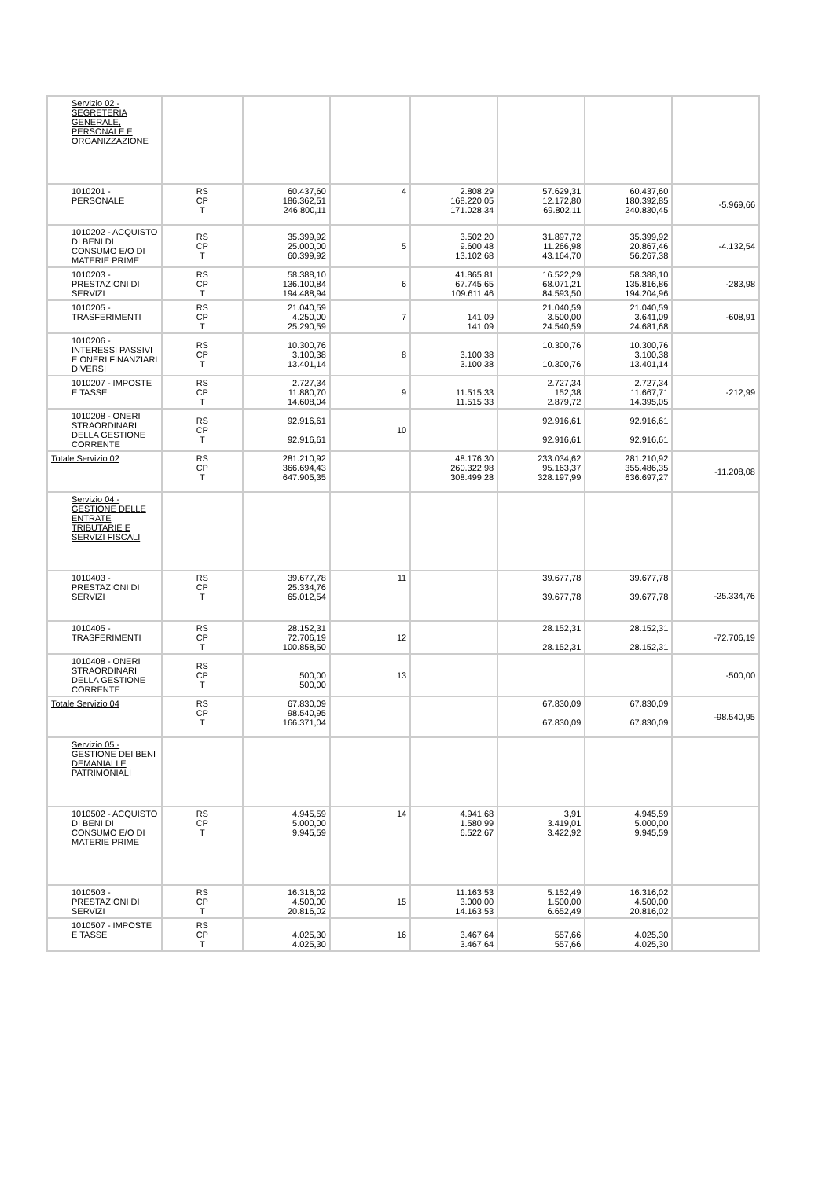| Servizio 02 - SEGRETERIA GENERALE, PERSONALE E ORGANIZZAZIONE | | | | | | | |
| 1010201 - PERSONALE | RS CP T | 60.437,60 186.362,51 246.800,11 | 4 | 2.808,29 168.220,05 171.028,34 | 57.629,31 12.172,80 69.802,11 | 60.437,60 180.392,85 240.830,45 | -5.969,66 |
| 1010202 - ACQUISTO DI BENI DI CONSUMO E/O DI MATERIE PRIME | RS CP T | 35.399,92 25.000,00 60.399,92 | 5 | 3.502,20 9.600,48 13.102,68 | 31.897,72 11.266,98 43.164,70 | 35.399,92 20.867,46 56.267,38 | -4.132,54 |
| 1010203 - PRESTAZIONI DI SERVIZI | RS CP T | 58.388,10 136.100,84 194.488,94 | 6 | 41.865,81 67.745,65 109.611,46 | 16.522,29 68.071,21 84.593,50 | 58.388,10 135.816,86 194.204,96 | -283,98 |
| 1010205 - TRASFERIMENTI | RS CP T | 21.040,59 4.250,00 25.290,59 | 7 | 141,09 141,09 | 21.040,59 3.500,00 24.540,59 | 21.040,59 3.641,09 24.681,68 | -608,91 |
| 1010206 - INTERESSI PASSIVI E ONERI FINANZIARI DIVERSI | RS CP T | 10.300,76 3.100,38 13.401,14 | 8 | 3.100,38 3.100,38 | 10.300,76 10.300,76 | 10.300,76 3.100,38 13.401,14 | |
| 1010207 - IMPOSTE E TASSE | RS CP T | 2.727,34 11.880,70 14.608,04 | 9 | 11.515,33 11.515,33 | 2.727,34 152,38 2.879,72 | 2.727,34 11.667,71 14.395,05 | -212,99 |
| 1010208 - ONERI STRAORDINARI DELLA GESTIONE CORRENTE | RS CP T | 92.916,61 92.916,61 | 10 | | 92.916,61 92.916,61 | 92.916,61 92.916,61 | |
| Totale Servizio 02 | RS CP T | 281.210,92 366.694,43 647.905,35 | | 48.176,30 260.322,98 308.499,28 | 233.034,62 95.163,37 328.197,99 | 281.210,92 355.486,35 636.697,27 | -11.208,08 |
| Servizio 04 - GESTIONE DELLE ENTRATE TRIBUTARIE E SERVIZI FISCALI | | | | | | | |
| 1010403 - PRESTAZIONI DI SERVIZI | RS CP T | 39.677,78 25.334,76 65.012,54 | 11 | | 39.677,78 39.677,78 | 39.677,78 39.677,78 | -25.334,76 |
| 1010405 - TRASFERIMENTI | RS CP T | 28.152,31 72.706,19 100.858,50 | 12 | | 28.152,31 28.152,31 | 28.152,31 28.152,31 | -72.706,19 |
| 1010408 - ONERI STRAORDINARI DELLA GESTIONE CORRENTE | RS CP T | 500,00 500,00 | 13 | | | | -500,00 |
| Totale Servizio 04 | RS CP T | 67.830,09 98.540,95 166.371,04 | | | 67.830,09 67.830,09 | 67.830,09 67.830,09 | -98.540,95 |
| Servizio 05 - GESTIONE DEI BENI DEMANIALI E PATRIMONIALI | | | | | | | |
| 1010502 - ACQUISTO DI BENI DI CONSUMO E/O DI MATERIE PRIME | RS CP T | 4.945,59 5.000,00 9.945,59 | 14 | 4.941,68 1.580,99 6.522,67 | 3,91 3.419,01 3.422,92 | 4.945,59 5.000,00 9.945,59 | |
| 1010503 - PRESTAZIONI DI SERVIZI | RS CP T | 16.316,02 4.500,00 20.816,02 | 15 | 11.163,53 3.000,00 14.163,53 | 5.152,49 1.500,00 6.652,49 | 16.316,02 4.500,00 20.816,02 | |
| 1010507 - IMPOSTE E TASSE | RS CP T | 4.025,30 4.025,30 | 16 | 3.467,64 3.467,64 | 557,66 557,66 | 4.025,30 4.025,30 | |